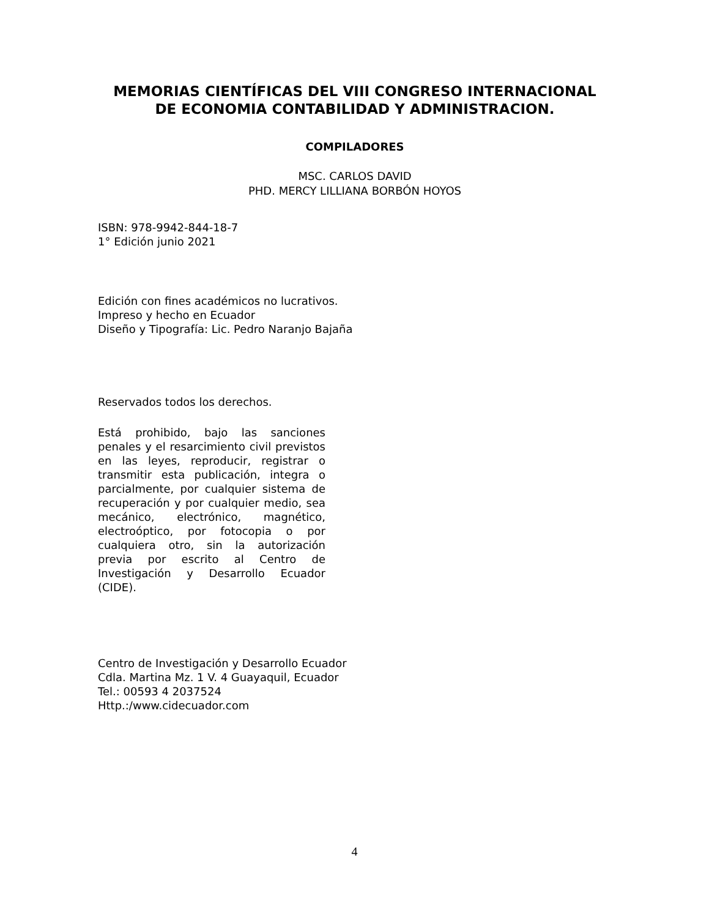MEMORIAS CIENTÍFICAS DEL VIII CONGRESO INTERNACIONAL DE ECONOMIA CONTABILIDAD Y ADMINISTRACION.
COMPILADORES
MSC. CARLOS DAVID
PHD. MERCY LILLIANA BORBÓN HOYOS
ISBN: 978-9942-844-18-7
1° Edición junio 2021
Edición con fines académicos no lucrativos.
Impreso y hecho en Ecuador
Diseño y Tipografía: Lic. Pedro Naranjo Bajaña
Reservados todos los derechos.
Está prohibido, bajo las sanciones penales y el resarcimiento civil previstos en las leyes, reproducir, registrar o transmitir esta publicación, integra o parcialmente, por cualquier sistema de recuperación y por cualquier medio, sea mecánico, electrónico, magnético, electroóptico, por fotocopia o por cualquiera otro, sin la autorización previa por escrito al Centro de Investigación y Desarrollo Ecuador (CIDE).
Centro de Investigación y Desarrollo Ecuador
Cdla. Martina Mz. 1 V. 4 Guayaquil, Ecuador
Tel.: 00593 4 2037524
Http.:/www.cidecuador.com
4